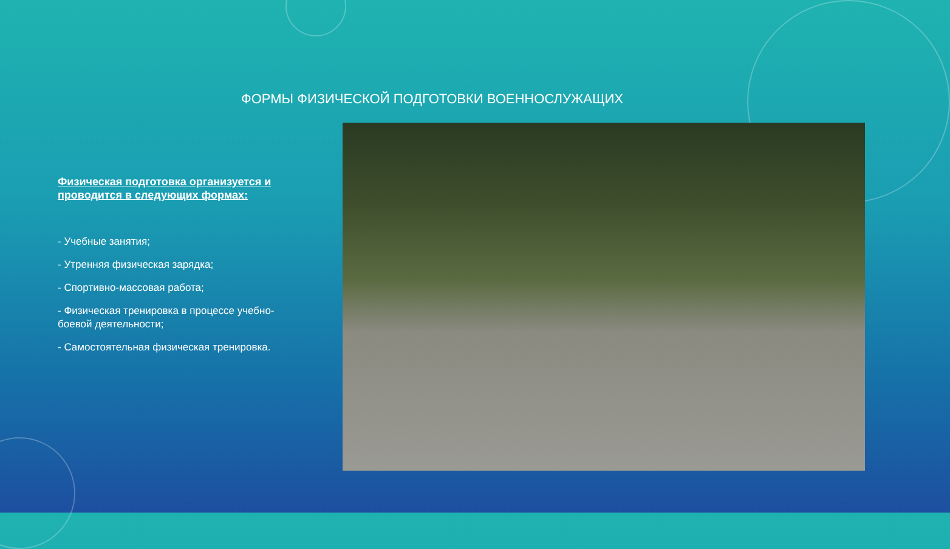ФОРМЫ ФИЗИЧЕСКОЙ ПОДГОТОВКИ ВОЕННОСЛУЖАЩИХ
Физическая подготовка организуется и проводится в следующих формах:
- Учебные занятия;
- Утренняя физическая зарядка;
- Спортивно-массовая работа;
- Физическая тренировка в процессе учебно-боевой деятельности;
- Самостоятельная физическая тренировка.